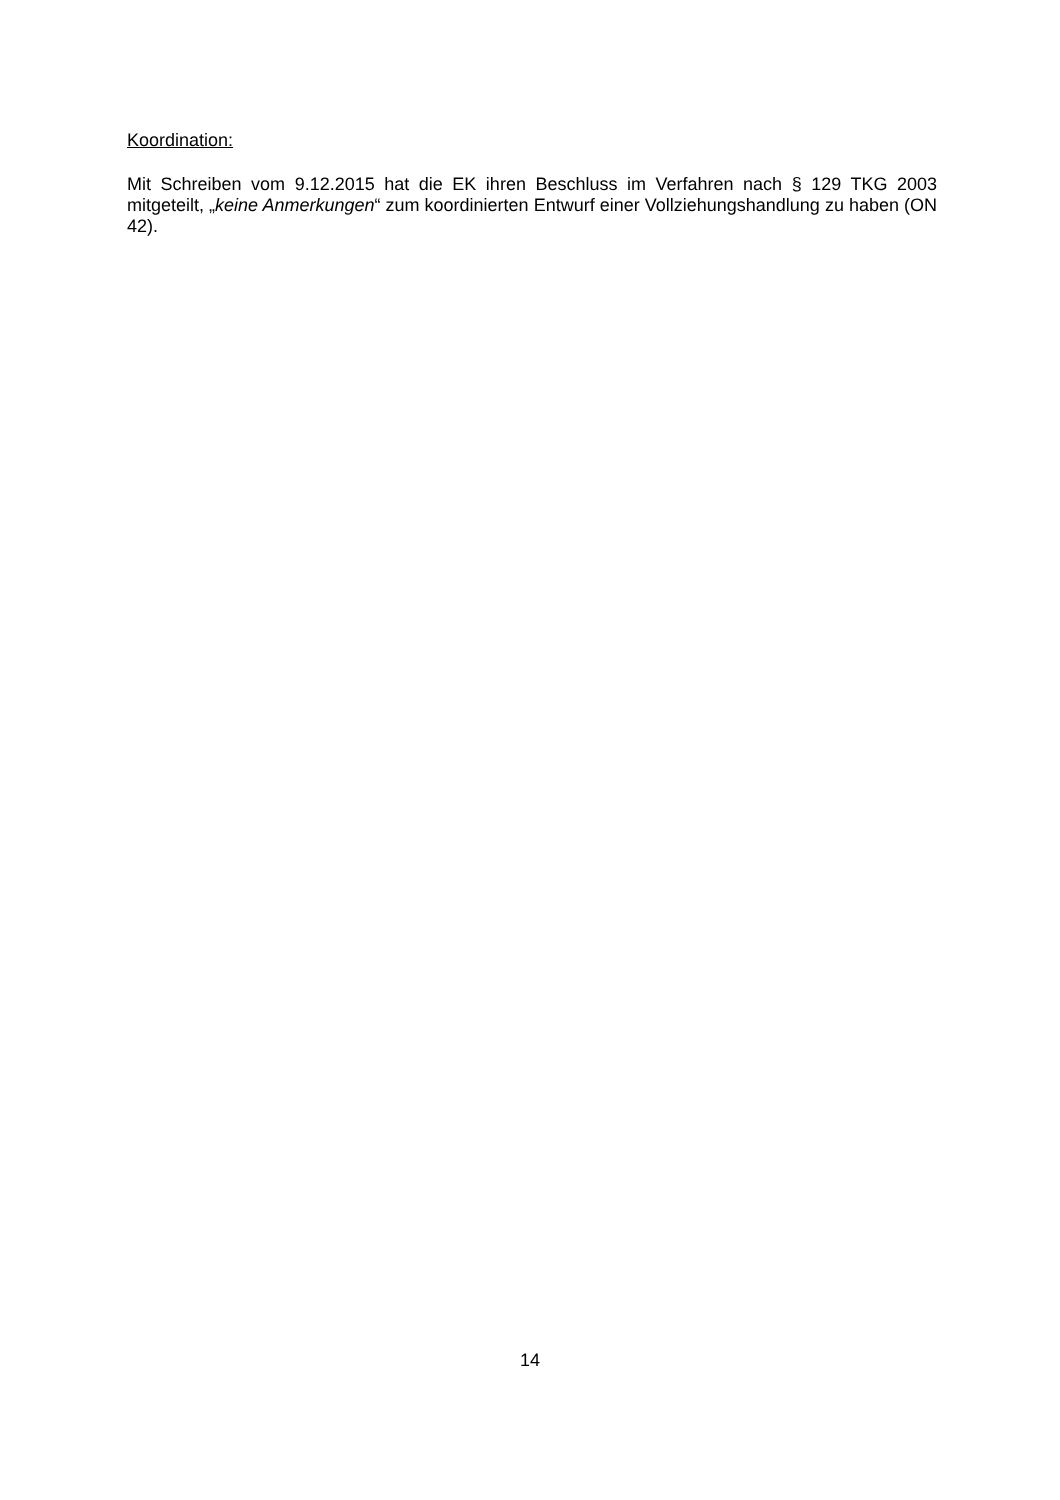Koordination:
Mit Schreiben vom 9.12.2015 hat die EK ihren Beschluss im Verfahren nach § 129 TKG 2003 mitgeteilt, „keine Anmerkungen“ zum koordinierten Entwurf einer Vollziehungshandlung zu haben (ON 42).
14